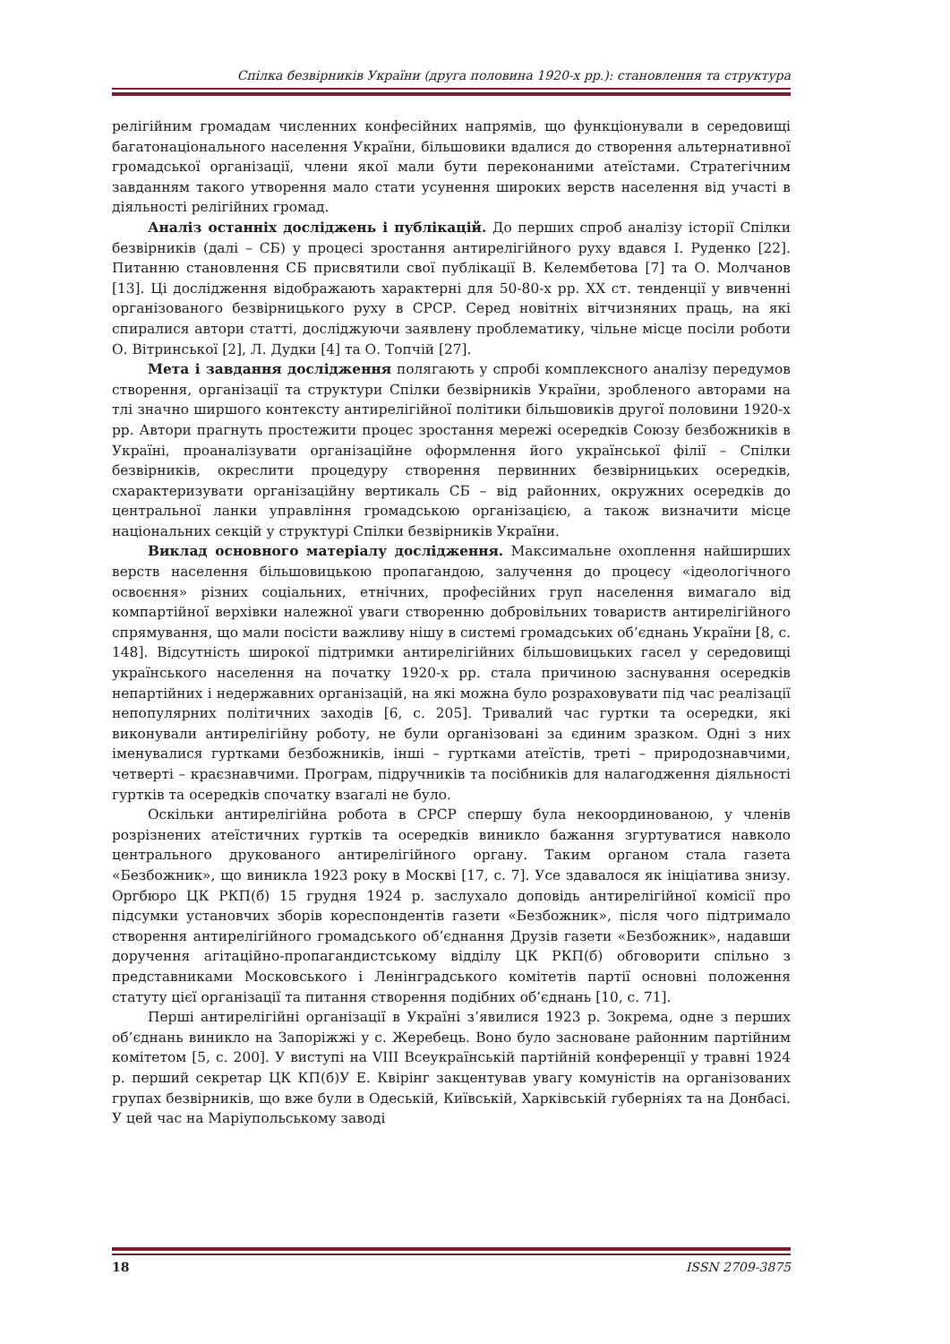Спілка безвірників України (друга половина 1920-х рр.): становлення та структура
релігійним громадам численних конфесійних напрямів, що функціонували в середовищі багатонаціонального населення України, більшовики вдалися до створення альтернативної громадської організації, члени якої мали бути переконаними атеїстами. Стратегічним завданням такого утворення мало стати усунення широких верств населення від участі в діяльності релігійних громад.
Аналіз останніх досліджень і публікацій. До перших спроб аналізу історії Спілки безвірників (далі – СБ) у процесі зростання антирелігійного руху вдався І. Руденко [22]. Питанню становлення СБ присвятили свої публікації В. Келембетова [7] та О. Молчанов [13]. Ці дослідження відображають характерні для 50-80-х рр. ХХ ст. тенденції у вивченні організованого безвірницького руху в СРСР. Серед новітніх вітчизняних праць, на які спиралися автори статті, досліджуючи заявлену проблематику, чільне місце посіли роботи О. Вітринської [2], Л. Дудки [4] та О. Топчій [27].
Мета і завдання дослідження полягають у спробі комплексного аналізу передумов створення, організації та структури Спілки безвірників України, зробленого авторами на тлі значно ширшого контексту антирелігійної політики більшовиків другої половини 1920-х рр. Автори прагнуть простежити процес зростання мережі осередків Союзу безбожників в Україні, проаналізувати організаційне оформлення його української філії – Спілки безвірників, окреслити процедуру створення первинних безвірницьких осередків, схарактеризувати організаційну вертикаль СБ – від районних, окружних осередків до центральної ланки управління громадською організацією, а також визначити місце національних секцій у структурі Спілки безвірників України.
Виклад основного матеріалу дослідження. Максимальне охоплення найширших верств населення більшовицькою пропагандою, залучення до процесу «ідеологічного освоєння» різних соціальних, етнічних, професійних груп населення вимагало від компартійної верхівки належної уваги створенню добровільних товариств антирелігійного спрямування, що мали посісти важливу нішу в системі громадських об’єднань України [8, с. 148]. Відсутність широкої підтримки антирелігійних більшовицьких гасел у середовищі українського населення на початку 1920-х рр. стала причиною заснування осередків непартійних і недержавних організацій, на які можна було розраховувати під час реалізації непопулярних політичних заходів [6, с. 205]. Тривалий час гуртки та осередки, які виконували антирелігійну роботу, не були організовані за єдиним зразком. Одні з них іменувалися гуртками безбожників, інші – гуртками атеїстів, треті – природознавчими, четверті – краєзнавчими. Програм, підручників та посібників для налагодження діяльності гуртків та осередків спочатку взагалі не було.
Оскільки антирелігійна робота в СРСР спершу була некоординованою, у членів розрізнених атеїстичних гуртків та осередків виникло бажання згуртуватися навколо центрального друкованого антирелігійного органу. Таким органом стала газета «Безбожник», що виникла 1923 року в Москві [17, с. 7]. Усе здавалося як ініціатива знизу. Оргбюро ЦК РКП(б) 15 грудня 1924 р. заслухало доповідь антирелігійної комісії про підсумки установчих зборів кореспондентів газети «Безбожник», після чого підтримало створення антирелігійного громадського об’єднання Друзів газети «Безбожник», надавши доручення агітаційно-пропагандистському відділу ЦК РКП(б) обговорити спільно з представниками Московського і Ленінградського комітетів партії основні положення статуту цієї організації та питання створення подібних об’єднань [10, с. 71].
Перші антирелігійні організації в Україні з’явилися 1923 р. Зокрема, одне з перших об’єднань виникло на Запоріжжі у с. Жеребець. Воно було засноване районним партійним комітетом [5, с. 200]. У виступі на VIII Всеукраїнській партійній конференції у травні 1924 р. перший секретар ЦК КП(б)У Е. Квірінг закцентував увагу комуністів на організованих групах безвірників, що вже були в Одеській, Київській, Харківській губерніях та на Донбасі. У цей час на Маріупольському заводі
18 ISSN 2709-3875